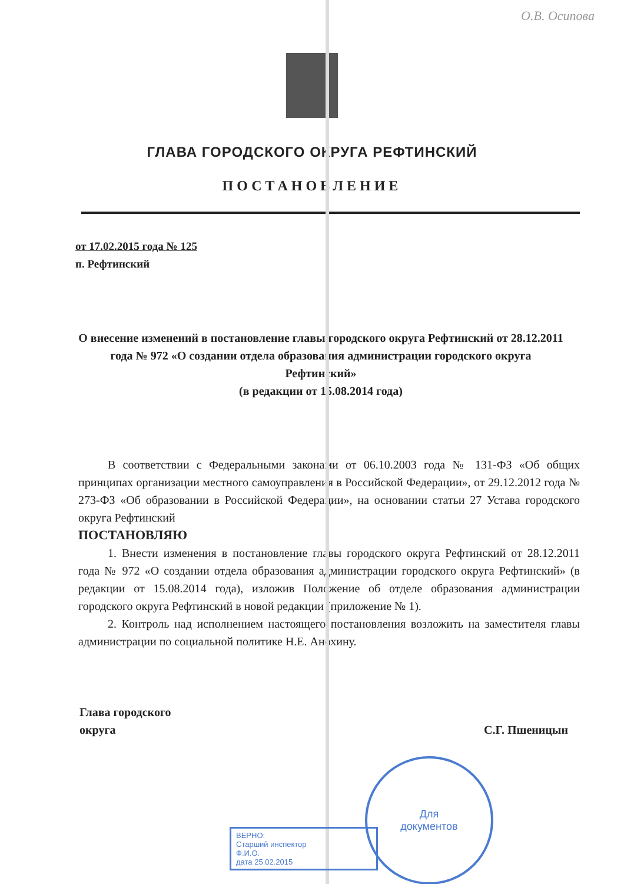О.В. Осипова
ГЛАВА ГОРОДСКОГО ОКРУГА РЕФТИНСКИЙ
ПОСТАНОВЛЕНИЕ
от 17.02.2015 года № 125
п. Рефтинский
О внесение изменений в постановление главы городского округа Рефтинский от 28.12.2011 года № 972 «О создании отдела образования администрации городского округа Рефтинский»
(в редакции от 15.08.2014 года)
В соответствии с Федеральными законами от 06.10.2003 года № 131-ФЗ «Об общих принципах организации местного самоуправления в Российской Федерации», от 29.12.2012 года № 273-ФЗ «Об образовании в Российской Федерации», на основании статьи 27 Устава городского округа Рефтинский
ПОСТАНОВЛЯЮ
1. Внести изменения в постановление главы городского округа Рефтинский от 28.12.2011 года № 972 «О создании отдела образования администрации городского округа Рефтинский» (в редакции от 15.08.2014 года), изложив Положение об отделе образования администрации городского округа Рефтинский в новой редакции (приложение № 1).
2. Контроль над исполнением настоящего постановления возложить на заместителя главы администрации по социальной политике Н.Е. Анохину.
Глава городского
округа
С.Г. Пшеницын
Для
документов
ВЕРНО:
Старший инспектор
Ф.И.О.
дата 25.02.2015